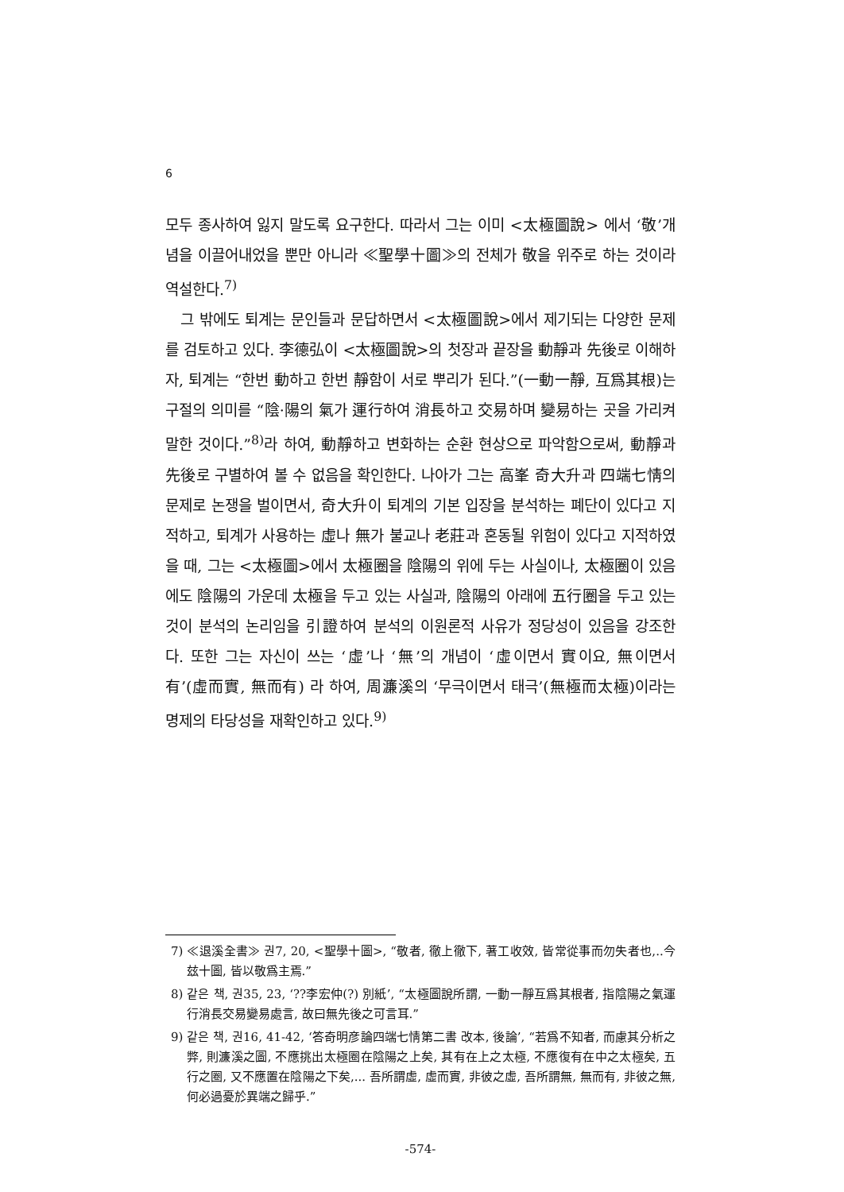6
모두 종사하여 잃지 말도록 요구한다. 따라서 그는 이미 <太極圖說> 에서 ‘敬’개념을 이끌어내었을 뿐만 아니라 ≪聖學十圖≫의 전체가 敬을 위주로 하는 것이라 역설한다.<sup>7)</sup>
그 밖에도 퇴계는 문인들과 문답하면서 <太極圖說>에서 제기되는 다양한 문제를 검토하고 있다. 李德弘이 <太極圖說>의 첫장과 끝장을 動靜과 先後로 이해하자, 퇴계는 “한번 動하고 한번 靜함이 서로 뿌리가 된다.”(一動一靜, 互爲其根)는 구절의 의미를 “陰·陽의 氣가 運行하여 消長하고 交易하며 變易하는 곳을 가리켜 말한 것이다.”<sup>8)</sup>라 하여, 動靜하고 변화하는 순환 현상으로 파악함으로써, 動靜과 先後로 구별하여 볼 수 없음을 확인한다. 나아가 그는 高峯 奇大升과 四端七情의 문제로 논쟁을 벌이면서, 奇大升이 퇴계의 기본 입장을 분석하는 폐단이 있다고 지적하고, 퇴계가 사용하는 虛나 無가 불교나 老莊과 혼동될 위험이 있다고 지적하였을 때, 그는 <太極圖>에서 太極圈을 陰陽의 위에 두는 사실이나, 太極圈이 있음에도 陰陽의 가운데 太極을 두고 있는 사실과, 陰陽의 아래에 五行圈을 두고 있는 것이 분석의 논리임을 引證하여 분석의 이원론적 사유가 정당성이 있음을 강조한다. 또한 그는 자신이 쓰는 ‘虛’나 ‘無’의 개념이 ‘虛이면서 實이요, 無이면서 有’(虛而實, 無而有) 라 하여, 周濂溪의 ‘무극이면서 태극’(無極而太極)이라는 명제의 타당성을 재확인하고 있다.<sup>9)</sup>
7) ≪退溪全書≫ 권7, 20, <聖學十圖>, “敬者, 徹上徹下, 著工收效, 皆常從事而勿失者也,..今玆十圖, 皆以敬爲主焉.”
8) 같은 책, 권35, 23, ‘??李宏仲(?) 別紙’, “太極圖說所謂, 一動一靜互爲其根者, 指陰陽之氣運行消長交易變易處言, 故曰無先後之可言耳.”
9) 같은 책, 권16, 41-42, ‘答奇明彦論四端七情第二書 改本, 後論’, “若爲不知者, 而慮其分析之弊, 則濂溪之圖, 不應挑出太極圈在陰陽之上矣, 其有在上之太極, 不應復有在中之太極矣, 五行之圈, 又不應置在陰陽之下矣,... 吾所謂虛, 虛而實, 非彼之虛, 吾所謂無, 無而有, 非彼之無, 何必過憂於異端之歸乎.”
-574-